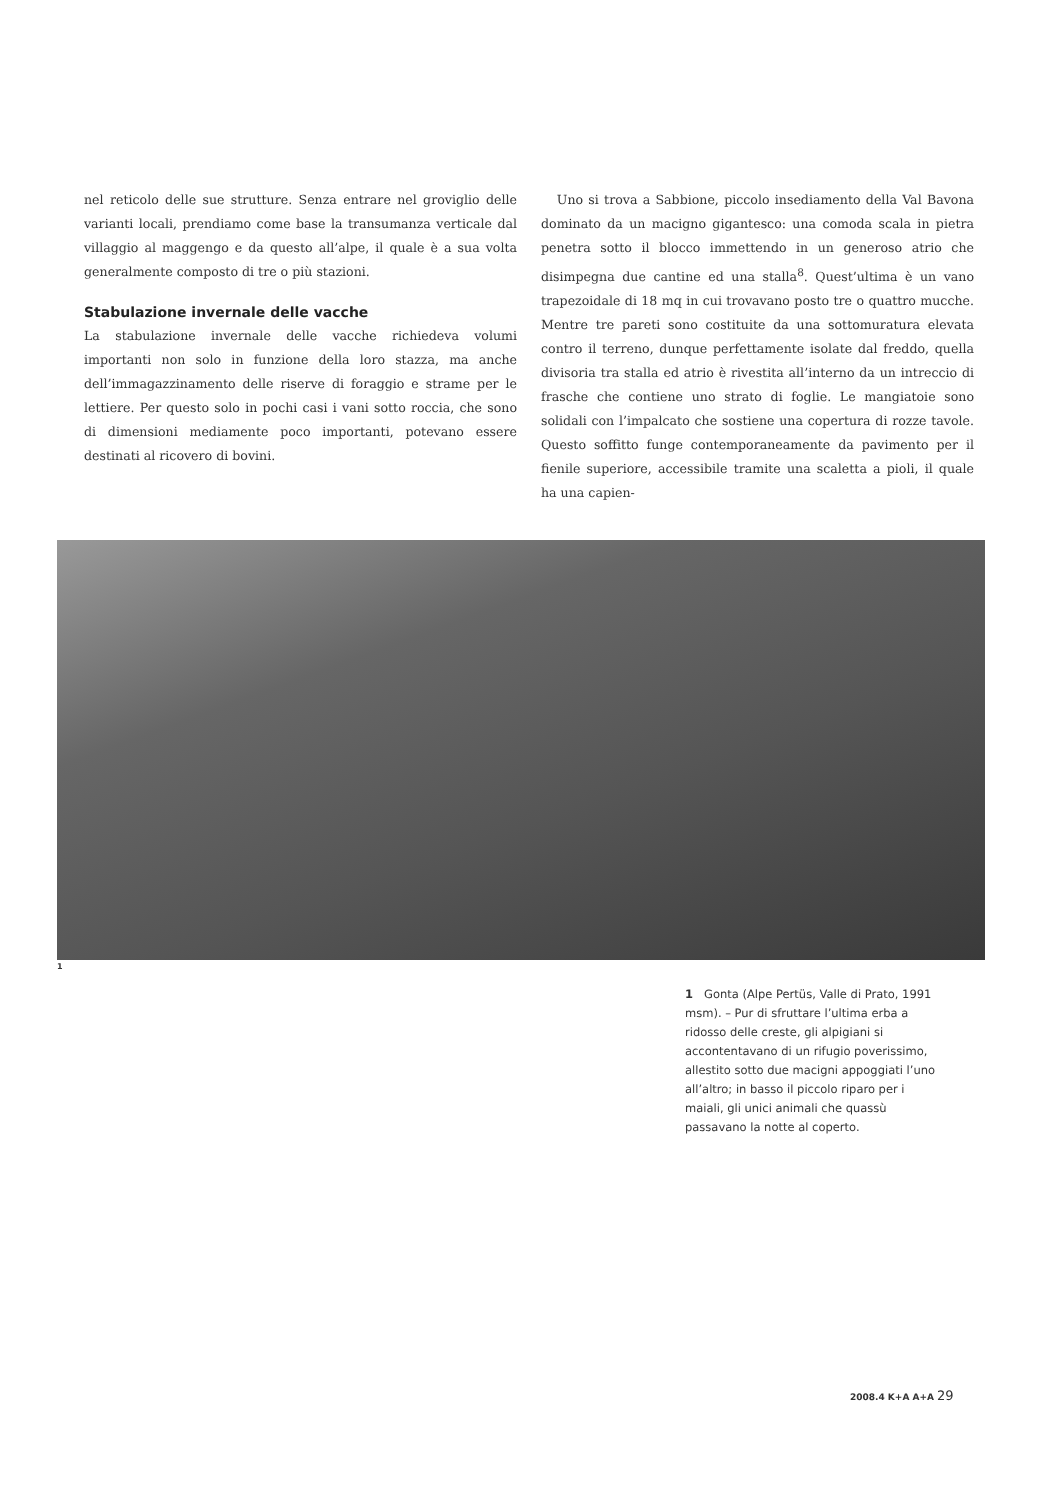nel reticolo delle sue strutture. Senza entrare nel groviglio delle varianti locali, prendiamo come base la transumanza verticale dal villaggio al maggengo e da questo all’alpe, il quale è a sua volta generalmente composto di tre o più stazioni.
Stabulazione invernale delle vacche
La stabulazione invernale delle vacche richiedeva volumi importanti non solo in funzione della loro stazza, ma anche dell’immagazzinamento delle riserve di foraggio e strame per le lettiere. Per questo solo in pochi casi i vani sotto roccia, che sono di dimensioni mediamente poco importanti, potevano essere destinati al ricovero di bovini.
Uno si trova a Sabbione, piccolo insediamento della Val Bavona dominato da un macigno gigantesco: una comoda scala in pietra penetra sotto il blocco immettendo in un generoso atrio che disimpegna due cantine ed una stalla<sup>8</sup>. Quest’ultima è un vano trapezoidale di 18 mq in cui trovavano posto tre o quattro mucche. Mentre tre pareti sono costituite da una sottomuratura elevata contro il terreno, dunque perfettamente isolate dal freddo, quella divisoria tra stalla ed atrio è rivestita all’interno da un intreccio di frasche che contiene uno strato di foglie. Le mangiatoie sono solidali con l’impalcato che sostiene una copertura di rozze tavole. Questo soffitto funge contemporaneamente da pavimento per il fienile superiore, accessibile tramite una scaletta a pioli, il quale ha una capien-
1
1 Gonta (Alpe Pertüs, Valle di Prato, 1991 msm). – Pur di sfruttare l’ultima erba a ridosso delle creste, gli alpigiani si accontentavano di un rifugio poverissimo, allestito sotto due macigni appoggiati l’uno all’altro; in basso il piccolo riparo per i maiali, gli unici animali che quassù passavano la notte al coperto.
2008.4 K+A A+A 29